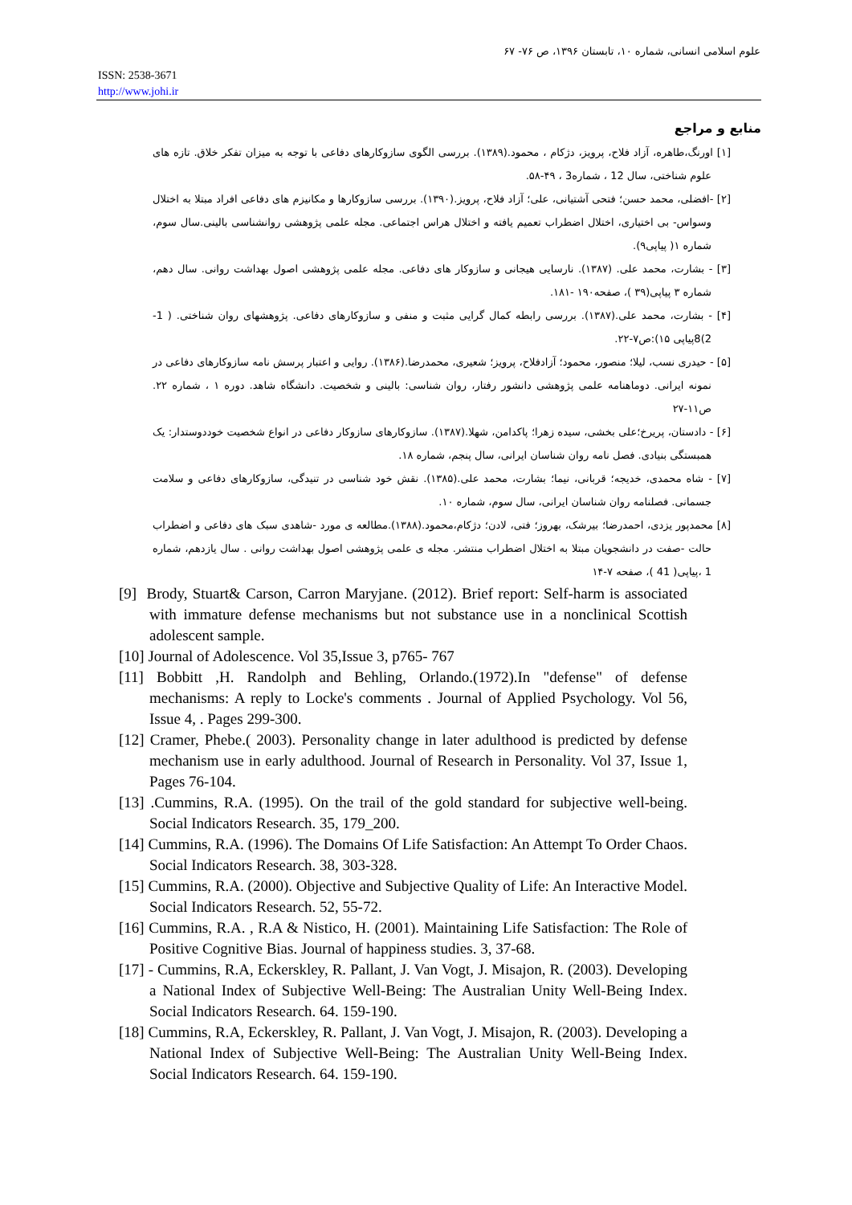علوم اسلامی انسانی، شماره ۱۰، تابستان ۱۳۹۶، ص ۷۶- ۶۷
ISSN: 2538-3671
http://www.johi.ir
منابع و مراجع
[۱] اورنگ،طاهره، آزاد فلاح، پرویز، دژکام ، محمود.(۱۳۸۹). بررسی الگوی سازوکارهای دفاعی با توجه به میزان تفکر خلاق. تازه های علوم شناختی، سال 12 ، شماره3 ، ۴۹-۵۸.
[۲] -افضلی، محمد حسن؛ فتحی آشتیانی، علی؛ آزاد فلاح، پرویز.(۱۳۹۰). بررسی سازوکارها و مکانیزم های دفاعی افراد مبتلا به اختلال وسواس- بی اختیاری، اختلال اضطراب تعمیم یافته و اختلال هراس اجتماعی. مجله علمی پژوهشی روانشناسی بالینی.سال سوم، شماره ۱( پیاپی۹).
[۳] - بشارت، محمد علی. (۱۳۸۷). نارسایی هیجانی و سازوکار های دفاعی. مجله علمی پژوهشی اصول بهداشت روانی. سال دهم، شماره ۳ پیاپی(۳۹ )، صفحه۱۹۰ -۱۸۱.
[۴] - بشارت، محمد علی.(۱۳۸۷). بررسی رابطه کمال گرایی مثبت و منفی و سازوکارهای دفاعی. پژوهشهای روان شناختی. ( 1-2)8پیاپی ۱۵):ص۷-۲۲.
[۵] - حیدری نسب، لیلا؛ منصور، محمود؛ آزادفلاح، پرویز؛ شعیری، محمدرضا.(۱۳۸۶). روایی و اعتبار پرسش نامه سازوکارهای دفاعی در نمونه ایرانی. دوماهنامه علمی پژوهشی دانشور رفتار، روان شناسی: بالینی و شخصیت. دانشگاه شاهد. دوره ۱ ، شماره ۲۲. ص۱۱-۲۷
[۶] - دادستان، پریرخ؛علی بخشی، سیده زهرا؛ پاکدامن، شهلا.(۱۳۸۷). سازوکارهای سازوکار دفاعی در انواع شخصیت خوددوستدار: یک همبستگی بنیادی. فصل نامه روان شناسان ایرانی، سال پنجم، شماره ۱۸.
[۷] - شاه محمدی، خدیجه؛ قربانی، نیما؛ بشارت، محمد علی.(۱۳۸۵). نقش خود شناسی در تنیدگی، سازوکارهای دفاعی و سلامت جسمانی. فصلنامه روان شناسان ایرانی، سال سوم، شماره ۱۰.
[۸] محمدپور یزدی، احمدرضا؛ بیرشک، بهروز؛ فتی، لادن؛ دژکام،محمود.(۱۳۸۸).مطالعه ی مورد -شاهدی سبک های دفاعی و اضطراب حالت -صفت در دانشجویان مبتلا به اختلال اضطراب منتشر. مجله ی علمی پژوهشی اصول بهداشت روانی . سال یازدهم، شماره 1 ،پیاپی( 41 )، صفحه ۷-۱۴
[9] Brody, Stuart& Carson, Carron Maryjane. (2012). Brief report: Self-harm is associated with immature defense mechanisms but not substance use in a nonclinical Scottish adolescent sample.
[10] Journal of Adolescence. Vol 35,Issue 3, p765- 767
[11] Bobbitt ,H. Randolph and Behling, Orlando.(1972).In "defense" of defense mechanisms: A reply to Locke's comments . Journal of Applied Psychology. Vol 56, Issue 4, . Pages 299-300.
[12] Cramer, Phebe.( 2003). Personality change in later adulthood is predicted by defense mechanism use in early adulthood. Journal of Research in Personality. Vol 37, Issue 1, Pages 76-104.
[13] .Cummins, R.A. (1995). On the trail of the gold standard for subjective well-being. Social Indicators Research. 35, 179_200.
[14] Cummins, R.A. (1996). The Domains Of Life Satisfaction: An Attempt To Order Chaos. Social Indicators Research. 38, 303-328.
[15] Cummins, R.A. (2000). Objective and Subjective Quality of Life: An Interactive Model. Social Indicators Research. 52, 55-72.
[16] Cummins, R.A. , R.A & Nistico, H. (2001). Maintaining Life Satisfaction: The Role of Positive Cognitive Bias. Journal of happiness studies. 3, 37-68.
[17] - Cummins, R.A, Eckerskley, R. Pallant, J. Van Vogt, J. Misajon, R. (2003). Developing a National Index of Subjective Well-Being: The Australian Unity Well-Being Index. Social Indicators Research. 64. 159-190.
[18] Cummins, R.A, Eckerskley, R. Pallant, J. Van Vogt, J. Misajon, R. (2003). Developing a National Index of Subjective Well-Being: The Australian Unity Well-Being Index. Social Indicators Research. 64. 159-190.